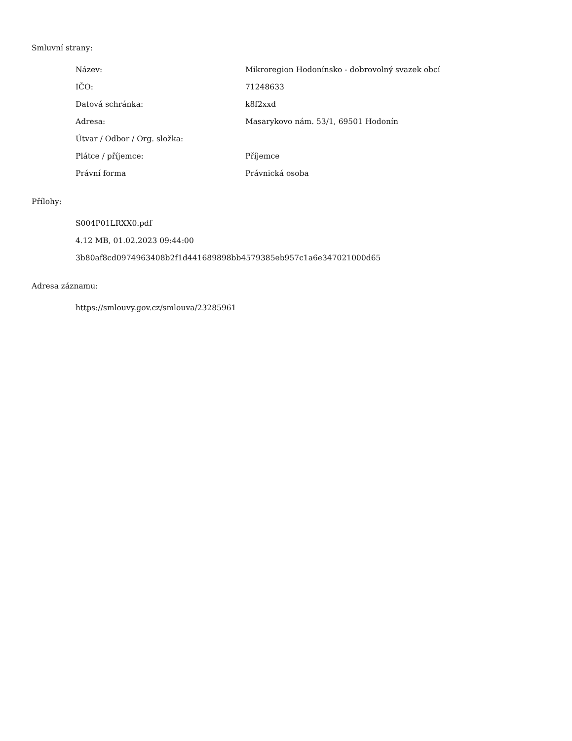Smluvní strany:
| Název: | Mikroregion Hodonínsko - dobrovolný svazek obcí |
| IČO: | 71248633 |
| Datová schránka: | k8f2xxd |
| Adresa: | Masarykovo nám. 53/1, 69501 Hodonín |
| Útvar / Odbor / Org. složka: | |
| Plátce / příjemce: | Příjemce |
| Právní forma | Právnická osoba |
Přílohy:
S004P01LRXX0.pdf
4.12 MB, 01.02.2023 09:44:00
3b80af8cd0974963408b2f1d441689898bb4579385eb957c1a6e347021000d65
Adresa záznamu:
https://smlouvy.gov.cz/smlouva/23285961